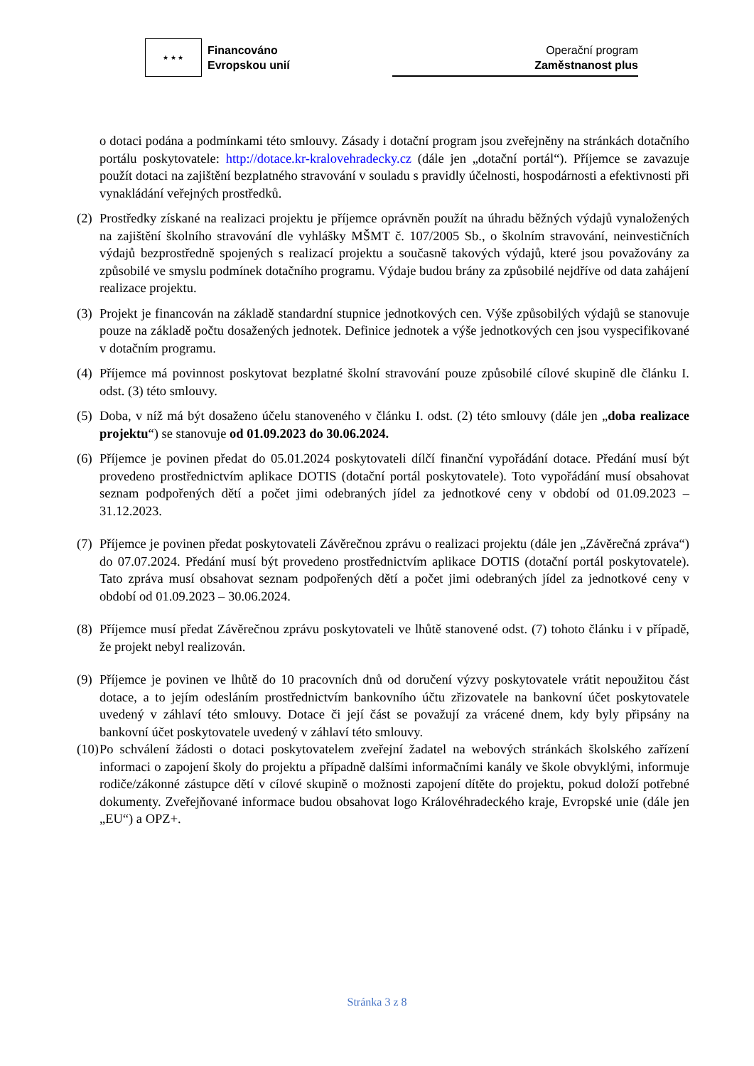★ ★ ★
Financováno
Evropskou unií
Operační program
Zaměstnanost plus
o dotaci podána a podmínkami této smlouvy. Zásady i dotační program jsou zveřejněny na stránkách dotačního portálu poskytovatele: http://dotace.kr-kralovehradecky.cz (dále jen „dotační portál“). Příjemce se zavazuje použít dotaci na zajištění bezplatného stravování v souladu s pravidly účelnosti, hospodárnosti a efektivnosti při vynakládání veřejných prostředků.
(2) Prostředky získané na realizaci projektu je příjemce oprávněn použít na úhradu běžných výdajů vynaložených na zajištění školního stravování dle vyhlášky MŠMT č. 107/2005 Sb., o školním stravování, neinvestičních výdajů bezprostředně spojených s realizací projektu a současně takových výdajů, které jsou považovány za způsobilé ve smyslu podmínek dotačního programu. Výdaje budou brány za způsobilé nejdříve od data zahájení realizace projektu.
(3) Projekt je financován na základě standardní stupnice jednotkových cen. Výše způsobilých výdajů se stanovuje pouze na základě počtu dosažených jednotek. Definice jednotek a výše jednotkových cen jsou vyspecifikované v dotačním programu.
(4) Příjemce má povinnost poskytovat bezplatné školní stravování pouze způsobilé cílové skupině dle článku I. odst. (3) této smlouvy.
(5) Doba, v níž má být dosaženo účelu stanoveného v článku I. odst. (2) této smlouvy (dále jen „doba realizace projektu“) se stanovuje od 01.09.2023 do 30.06.2024.
(6) Příjemce je povinen předat do 05.01.2024 poskytovateli dílčí finanční vypořádání dotace. Předání musí být provedeno prostřednictvím aplikace DOTIS (dotační portál poskytovatele). Toto vypořádání musí obsahovat seznam podpořených dětí a počet jimi odebraných jídel za jednotkové ceny v období od 01.09.2023 – 31.12.2023.
(7) Příjemce je povinen předat poskytovateli Závěrečnou zprávu o realizaci projektu (dále jen „Závěrečná zpráva“) do 07.07.2024. Předání musí být provedeno prostřednictvím aplikace DOTIS (dotační portál poskytovatele). Tato zpráva musí obsahovat seznam podpořených dětí a počet jimi odebraných jídel za jednotkové ceny v období od 01.09.2023 – 30.06.2024.
(8) Příjemce musí předat Závěrečnou zprávu poskytovateli ve lhůtě stanovené odst. (7) tohoto článku i v případě, že projekt nebyl realizován.
(9) Příjemce je povinen ve lhůtě do 10 pracovních dnů od doručení výzvy poskytovatele vrátit nepoužitou část dotace, a to jejím odesláním prostřednictvím bankovního účtu zřizovatele na bankovní účet poskytovatele uvedený v záhlaví této smlouvy. Dotace či její část se považují za vrácené dnem, kdy byly připsány na bankovní účet poskytovatele uvedený v záhlaví této smlouvy.
(10) Po schválení žádosti o dotaci poskytovatelem zveřejní žadatel na webových stránkách školského zařízení informaci o zapojení školy do projektu a případně dalšími informačními kanály ve škole obvyklými, informuje rodiče/zákonné zástupce dětí v cílové skupině o možnosti zapojení dítěte do projektu, pokud doloží potřebné dokumenty. Zveřejňované informace budou obsahovat logo Královéhradeckého kraje, Evropské unie (dále jen „EU“) a OPZ+.
Stránka 3 z 8